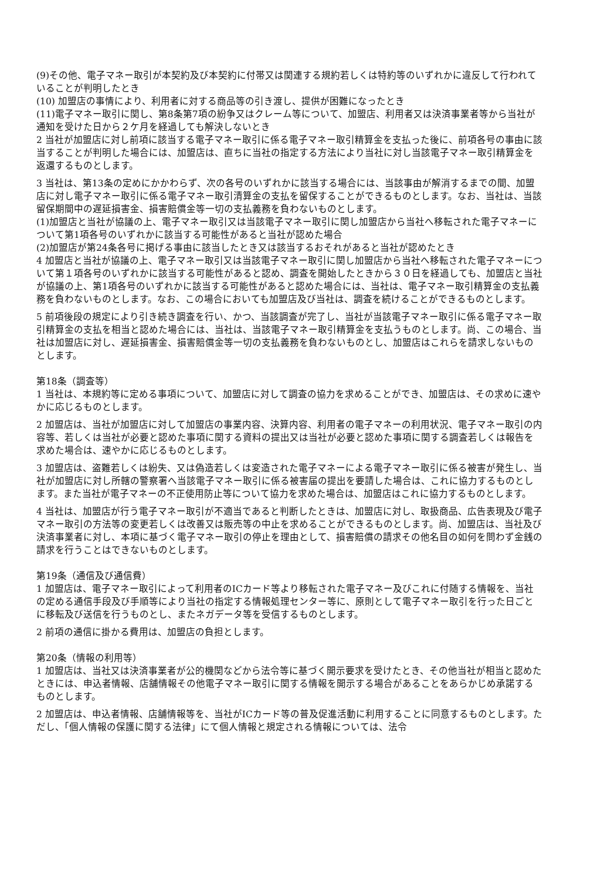(9)その他、電子マネー取引が本契約及び本契約に付帯又は関連する規約若しくは特約等のいずれかに違反して行われていることが判明したとき
(10) 加盟店の事情により、利用者に対する商品等の引き渡し、提供が困難になったとき
(11)電子マネー取引に関し、第8条第7項の紛争又はクレーム等について、加盟店、利用者又は決済事業者等から当社が通知を受けた日から２ケ月を経過しても解決しないとき
2 当社が加盟店に対し前項に該当する電子マネー取引に係る電子マネー取引精算金を支払った後に、前項各号の事由に該当することが判明した場合には、加盟店は、直ちに当社の指定する方法により当社に対し当該電子マネー取引精算金を返還するものとします。
3 当社は、第13条の定めにかかわらず、次の各号のいずれかに該当する場合には、当該事由が解消するまでの間、加盟店に対し電子マネー取引に係る電子マネー取引清算金の支払を留保することができるものとします。なお、当社は、当該留保期間中の遅延損害金、損害賠償金等一切の支払義務を負わないものとします。
(1)加盟店と当社が協議の上、電子マネー取引又は当該電子マネー取引に関し加盟店から当社へ移転された電子マネーについて第1項各号のいずれかに該当する可能性があると当社が認めた場合
(2)加盟店が第24条各号に掲げる事由に該当したとき又は該当するおそれがあると当社が認めたとき
4 加盟店と当社が協議の上、電子マネー取引又は当該電子マネー取引に関し加盟店から当社へ移転された電子マネーについて第１項各号のいずれかに該当する可能性があると認め、調査を開始したときから３０日を経過しても、加盟店と当社が協議の上、第1項各号のいずれかに該当する可能性があると認めた場合には、当社は、電子マネー取引精算金の支払義務を負わないものとします。なお、この場合においても加盟店及び当社は、調査を続けることができるものとします。
5 前項後段の規定により引き続き調査を行い、かつ、当該調査が完了し、当社が当該電子マネー取引に係る電子マネー取引精算金の支払を相当と認めた場合には、当社は、当該電子マネー取引精算金を支払うものとします。尚、この場合、当社は加盟店に対し、遅延損害金、損害賠償金等一切の支払義務を負わないものとし、加盟店はこれらを請求しないものとします。
第18条（調査等）
1 当社は、本規約等に定める事項について、加盟店に対して調査の協力を求めることができ、加盟店は、その求めに速やかに応じるものとします。
2 加盟店は、当社が加盟店に対して加盟店の事業内容、決算内容、利用者の電子マネーの利用状況、電子マネー取引の内容等、若しくは当社が必要と認めた事項に関する資料の提出又は当社が必要と認めた事項に関する調査若しくは報告を求めた場合は、速やかに応じるものとします。
3 加盟店は、盗難若しくは紛失、又は偽造若しくは変造された電子マネーによる電子マネー取引に係る被害が発生し、当社が加盟店に対し所轄の警察署へ当該電子マネー取引に係る被害届の提出を要請した場合は、これに協力するものとします。また当社が電子マネーの不正使用防止等について協力を求めた場合は、加盟店はこれに協力するものとします。
4 当社は、加盟店が行う電子マネー取引が不適当であると判断したときは、加盟店に対し、取扱商品、広告表現及び電子マネー取引の方法等の変更若しくは改善又は販売等の中止を求めることができるものとします。尚、加盟店は、当社及び決済事業者に対し、本項に基づく電子マネー取引の停止を理由として、損害賠償の請求その他名目の如何を問わず金銭の請求を行うことはできないものとします。
第19条（通信及び通信費）
1 加盟店は、電子マネー取引によって利用者のICカード等より移転された電子マネー及びこれに付随する情報を、当社の定める通信手段及び手順等により当社の指定する情報処理センター等に、原則として電子マネー取引を行った日ごとに移転及び送信を行うものとし、またネガデータ等を受信するものとします。
2 前項の通信に掛かる費用は、加盟店の負担とします。
第20条（情報の利用等）
1 加盟店は、当社又は決済事業者が公的機関などから法令等に基づく開示要求を受けたとき、その他当社が相当と認めたときには、申込者情報、店舗情報その他電子マネー取引に関する情報を開示する場合があることをあらかじめ承諾するものとします。
2 加盟店は、申込者情報、店舗情報等を、当社がICカード等の普及促進活動に利用することに同意するものとします。ただし、「個人情報の保護に関する法律」にて個人情報と規定される情報については、法令